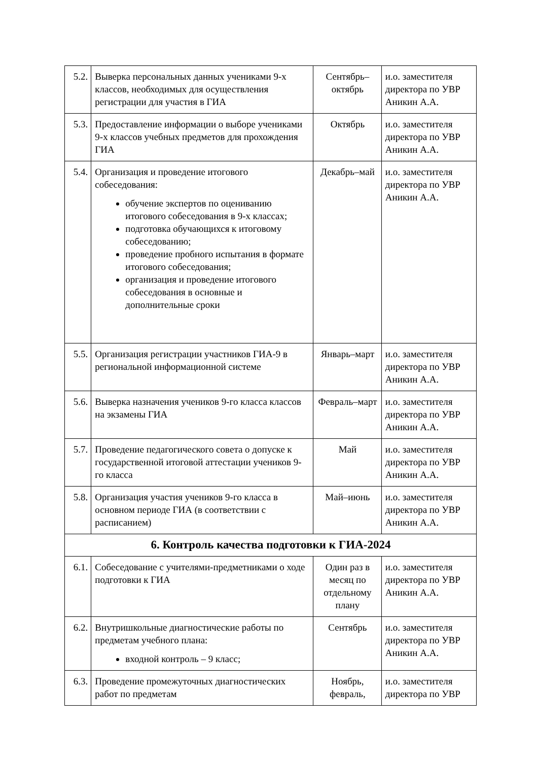| 5.2. | Выверка персональных данных учениками 9-х классов, необходимых для осуществления регистрации для участия в ГИА | Сентябрь–октябрь | и.о. заместителя директора по УВР Аникин А.А. |
| 5.3. | Предоставление информации о выборе учениками 9-х классов учебных предметов для прохождения ГИА | Октябрь | и.о. заместителя директора по УВР Аникин А.А. |
| 5.4. | Организация и проведение итогового собеседования: обучение экспертов по оцениванию итогового собеседования в 9-х классах; подготовка обучающихся к итоговому собеседованию; проведение пробного испытания в формате итогового собеседования; организация и проведение итогового собеседования в основные и дополнительные сроки | Декабрь–май | и.о. заместителя директора по УВР Аникин А.А. |
| 5.5. | Организация регистрации участников ГИА-9 в региональной информационной системе | Январь–март | и.о. заместителя директора по УВР Аникин А.А. |
| 5.6. | Выверка назначения учеников 9-го класса классов на экзамены ГИА | Февраль–март | и.о. заместителя директора по УВР Аникин А.А. |
| 5.7. | Проведение педагогического совета о допуске к государственной итоговой аттестации учеников 9-го класса | Май | и.о. заместителя директора по УВР Аникин А.А. |
| 5.8. | Организация участия учеников 9-го класса в основном периоде ГИА (в соответствии с расписанием) | Май–июнь | и.о. заместителя директора по УВР Аникин А.А. |
| 6. Контроль качества подготовки к ГИА-2024 | | | |
| 6.1. | Собеседование с учителями-предметниками о ходе подготовки к ГИА | Один раз в месяц по отдельному плану | и.о. заместителя директора по УВР Аникин А.А. |
| 6.2. | Внутришкольные диагностические работы по предметам учебного плана: входной контроль – 9 класс; | Сентябрь | и.о. заместителя директора по УВР Аникин А.А. |
| 6.3. | Проведение промежуточных диагностических работ по предметам | Ноябрь, февраль, | и.о. заместителя директора по УВР |